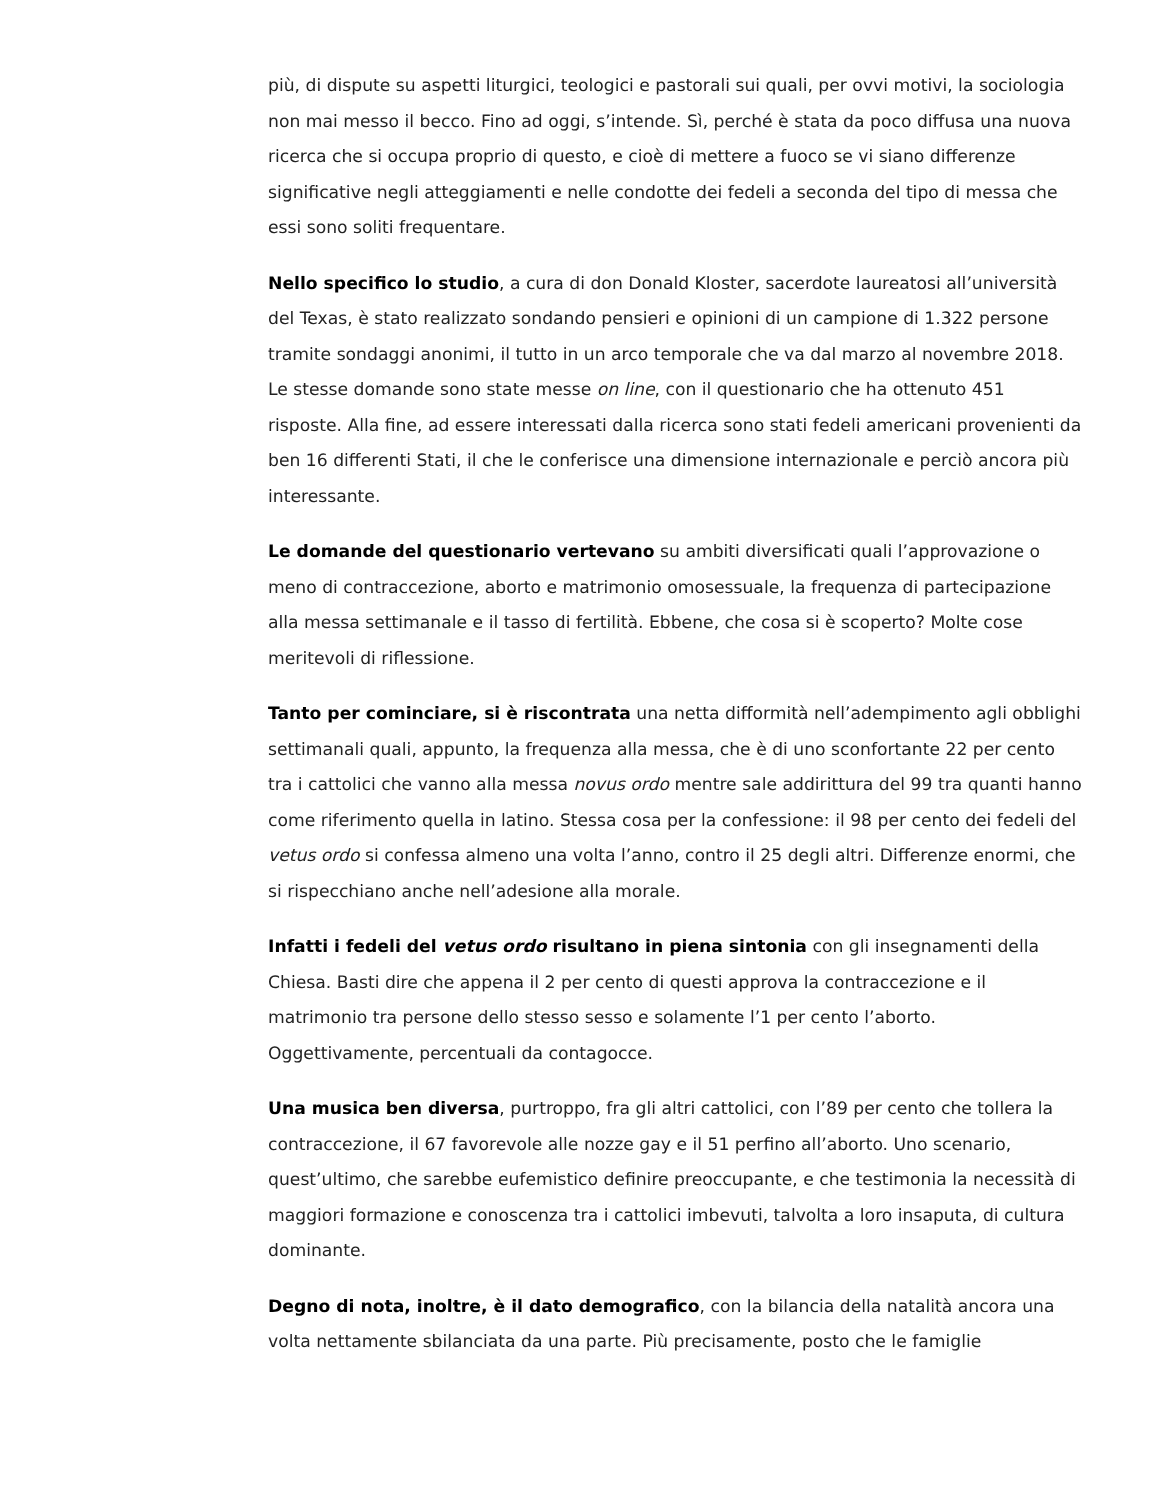più, di dispute su aspetti liturgici, teologici e pastorali sui quali, per ovvi motivi, la sociologia non mai messo il becco. Fino ad oggi, s’intende. Sì, perché è stata da poco diffusa una nuova ricerca che si occupa proprio di questo, e cioè di mettere a fuoco se vi siano differenze significative negli atteggiamenti e nelle condotte dei fedeli a seconda del tipo di messa che essi sono soliti frequentare.
Nello specifico lo studio, a cura di don Donald Kloster, sacerdote laureatosi all’università del Texas, è stato realizzato sondando pensieri e opinioni di un campione di 1.322 persone tramite sondaggi anonimi, il tutto in un arco temporale che va dal marzo al novembre 2018. Le stesse domande sono state messe on line, con il questionario che ha ottenuto 451 risposte. Alla fine, ad essere interessati dalla ricerca sono stati fedeli americani provenienti da ben 16 differenti Stati, il che le conferisce una dimensione internazionale e perciò ancora più interessante.
Le domande del questionario vertevano su ambiti diversificati quali l’approvazione o meno di contraccezione, aborto e matrimonio omosessuale, la frequenza di partecipazione alla messa settimanale e il tasso di fertilità. Ebbene, che cosa si è scoperto? Molte cose meritevoli di riflessione.
Tanto per cominciare, si è riscontrata una netta difformità nell’adempimento agli obblighi settimanali quali, appunto, la frequenza alla messa, che è di uno sconfortante 22 per cento tra i cattolici che vanno alla messa novus ordo mentre sale addirittura del 99 tra quanti hanno come riferimento quella in latino. Stessa cosa per la confessione: il 98 per cento dei fedeli del vetus ordo si confessa almeno una volta l’anno, contro il 25 degli altri. Differenze enormi, che si rispecchiano anche nell’adesione alla morale.
Infatti i fedeli del vetus ordo risultano in piena sintonia con gli insegnamenti della Chiesa. Basti dire che appena il 2 per cento di questi approva la contraccezione e il matrimonio tra persone dello stesso sesso e solamente l’1 per cento l’aborto. Oggettivamente, percentuali da contagocce.
Una musica ben diversa, purtroppo, fra gli altri cattolici, con l’89 per cento che tollera la contraccezione, il 67 favorevole alle nozze gay e il 51 perfino all’aborto. Uno scenario, quest’ultimo, che sarebbe eufemistico definire preoccupante, e che testimonia la necessità di maggiori formazione e conoscenza tra i cattolici imbevuti, talvolta a loro insaputa, di cultura dominante.
Degno di nota, inoltre, è il dato demografico, con la bilancia della natalità ancora una volta nettamente sbilanciata da una parte. Più precisamente, posto che le famiglie